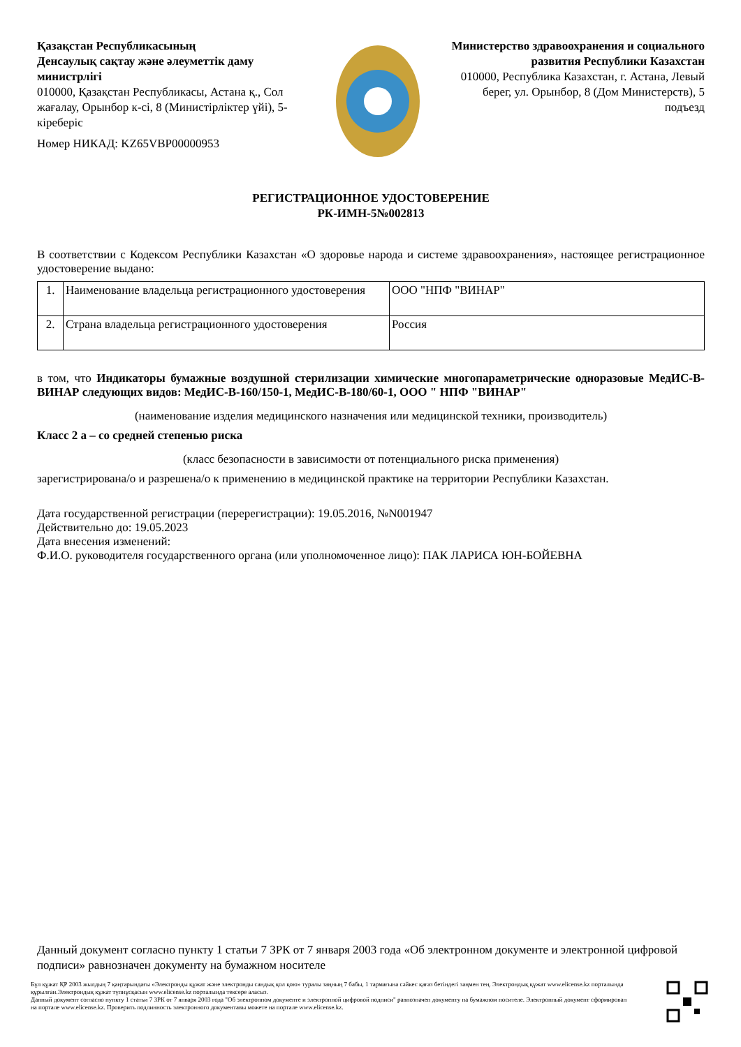Қазақстан Республикасының
Денсаулық сақтау және әлеуметтік даму министрлігі
010000, Қазақстан Республикасы, Астана қ., Сол жағалау, Орынбор к-сі, 8 (Министірліктер үйі), 5-кіреберіс
Номер НИКАД: KZ65VBP00000953
Министерство здравоохранения и социального развития Республики Казахстан
010000, Республика Казахстан, г. Астана, Левый берег, ул. Орынбор, 8 (Дом Министерств), 5 подъезд
РЕГИСТРАЦИОННОЕ УДОСТОВЕРЕНИЕ
РК-ИМН-5№002813
В соответствии с Кодексом Республики Казахстан «О здоровье народа и системе здравоохранения», настоящее регистрационное удостоверение выдано:
| 1. | Наименование владельца регистрационного удостоверения | ООО "НПФ "ВИНАР" |
| 2. | Страна владельца регистрационного удостоверения | Россия |
в том, что Индикаторы бумажные воздушной стерилизации химические многопараметрические одноразовые МедИС-В-ВИНАР следующих видов: МедИС-В-160/150-1, МедИС-В-180/60-1, ООО " НПФ "ВИНАР"
(наименование изделия медицинского назначения или медицинской техники, производитель)
Класс 2 а – со средней степенью риска
(класс безопасности в зависимости от потенциального риска применения)
зарегистрирована/о и разрешена/о к применению в медицинской практике на территории Республики Казахстан.
Дата государственной регистрации (перерегистрации): 19.05.2016, №N001947
Действительно до: 19.05.2023
Дата внесения изменений:
Ф.И.О. руководителя государственного органа (или уполномоченное лицо): ПАК ЛАРИСА ЮН-БОЙЕВНА
Данный документ согласно пункту 1 статьи 7 ЗРК от 7 января 2003 года «Об электронном документе и электронной цифровой подписи» равнозначен документу на бумажном носителе
Бұл құжат ҚР 2003 жылдың 7 қаңтарындағы «Электронды құжат және электронды сандық қол қою» туралы заңның 7 бабы, 1 тармағына сәйкес қағаз бетіндегі заңмен тең. Электрондық құжат www.elicense.kz порталында құрылған.Электрондық құжат түпнұсқасын www.elicense.kz порталында тексере аласыз.
Данный документ согласно пункту 1 статьи 7 ЗРК от 7 января 2003 года "Об электронном документе и электронной цифровой подписи" равнозначен документу на бумажном носителе. Электронный документ сформирован на портале www.elicense.kz. Проверить подлинность электронного документавы можете на портале www.elicense.kz.